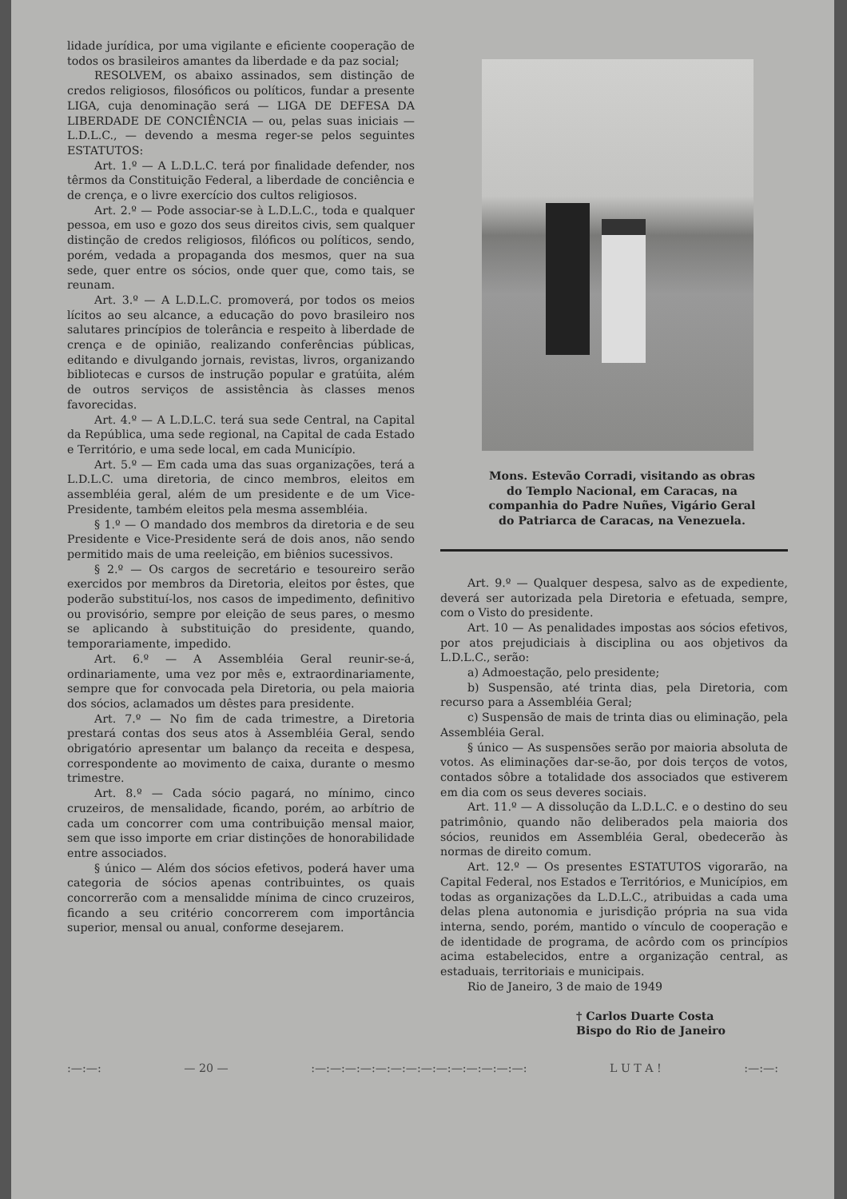lidade jurídica, por uma vigilante e eficiente cooperação de todos os brasileiros amantes da liberdade e da paz social;
RESOLVEM, os abaixo assinados, sem distinção de credos religiosos, filosóficos ou políticos, fundar a presente LIGA, cuja denominação será — LIGA DE DEFESA DA LIBERDADE DE CONCIÊNCIA — ou, pelas suas iniciais — L.D.L.C., — devendo a mesma reger-se pelos seguintes ESTATUTOS:
Art. 1.º — A L.D.L.C. terá por finalidade defender, nos têrmos da Constituição Federal, a liberdade de conciência e de crença, e o livre exercício dos cultos religiosos.
Art. 2.º — Pode associar-se à L.D.L.C., toda e qualquer pessoa, em uso e gozo dos seus direitos civis, sem qualquer distinção de credos religiosos, filóficos ou políticos, sendo, porém, vedada a propaganda dos mesmos, quer na sua sede, quer entre os sócios, onde quer que, como tais, se reunam.
Art. 3.º — A L.D.L.C. promoverá, por todos os meios lícitos ao seu alcance, a educação do povo brasileiro nos salutares princípios de tolerância e respeito à liberdade de crença e de opinião, realizando conferências públicas, editando e divulgando jornais, revistas, livros, organizando bibliotecas e cursos de instrução popular e gratúita, além de outros serviços de assistência às classes menos favorecidas.
Art. 4.º — A L.D.L.C. terá sua sede Central, na Capital da República, uma sede regional, na Capital de cada Estado e Território, e uma sede local, em cada Município.
Art. 5.º — Em cada uma das suas organizações, terá a L.D.L.C. uma diretoria, de cinco membros, eleitos em assembléia geral, além de um presidente e de um Vice-Presidente, também eleitos pela mesma assembléia.
§ 1.º — O mandado dos membros da diretoria e de seu Presidente e Vice-Presidente será de dois anos, não sendo permitido mais de uma reeleição, em biênios sucessivos.
§ 2.º — Os cargos de secretário e tesoureiro serão exercidos por membros da Diretoria, eleitos por êstes, que poderão substituí-los, nos casos de impedimento, definitivo ou provisório, sempre por eleição de seus pares, o mesmo se aplicando à substituição do presidente, quando, temporariamente, impedido.
Art. 6.º — A Assembléia Geral reunir-se-á, ordinariamente, uma vez por mês e, extraordinariamente, sempre que for convocada pela Diretoria, ou pela maioria dos sócios, aclamados um dêstes para presidente.
Art. 7.º — No fim de cada trimestre, a Diretoria prestará contas dos seus atos à Assembléia Geral, sendo obrigatório apresentar um balanço da receita e despesa, correspondente ao movimento de caixa, durante o mesmo trimestre.
Art. 8.º — Cada sócio pagará, no mínimo, cinco cruzeiros, de mensalidade, ficando, porém, ao arbítrio de cada um concorrer com uma contribuição mensal maior, sem que isso importe em criar distinções de honorabilidade entre associados.
§ único — Além dos sócios efetivos, poderá haver uma categoria de sócios apenas contribuintes, os quais concorrerão com a mensalidde mínima de cinco cruzeiros, ficando a seu critério concorrerem com importância superior, mensal ou anual, conforme desejarem.
Mons. Estevão Corradi, visitando as obras do Templo Nacional, em Caracas, na companhia do Padre Nuñes, Vigário Geral do Patriarca de Caracas, na Venezuela.
Art. 9.º — Qualquer despesa, salvo as de expediente, deverá ser autorizada pela Diretoria e efetuada, sempre, com o Visto do presidente.
Art. 10 — As penalidades impostas aos sócios efetivos, por atos prejudiciais à disciplina ou aos objetivos da L.D.L.C., serão:
a) Admoestação, pelo presidente;
b) Suspensão, até trinta dias, pela Diretoria, com recurso para a Assembléia Geral;
c) Suspensão de mais de trinta dias ou eliminação, pela Assembléia Geral.
§ único — As suspensões serão por maioria absoluta de votos. As eliminações dar-se-ão, por dois terços de votos, contados sôbre a totalidade dos associados que estiverem em dia com os seus deveres sociais.
Art. 11.º — A dissolução da L.D.L.C. e o destino do seu patrimônio, quando não deliberados pela maioria dos sócios, reunidos em Assembléia Geral, obedecerão às normas de direito comum.
Art. 12.º — Os presentes ESTATUTOS vigorarão, na Capital Federal, nos Estados e Territórios, e Municípios, em todas as organizações da L.D.L.C., atribuidas a cada uma delas plena autonomia e jurisdição própria na sua vida interna, sendo, porém, mantido o vínculo de cooperação e de identidade de programa, de acôrdo com os princípios acima estabelecidos, entre a organização central, as estaduais, territoriais e municipais.
Rio de Janeiro, 3 de maio de 1949
† Carlos Duarte Costa
Bispo do Rio de Janeiro
:—:—: — 20 —:—:—:—:—:—:—:—:—:—:—:—:—:—:—: L U T A !:—:—: